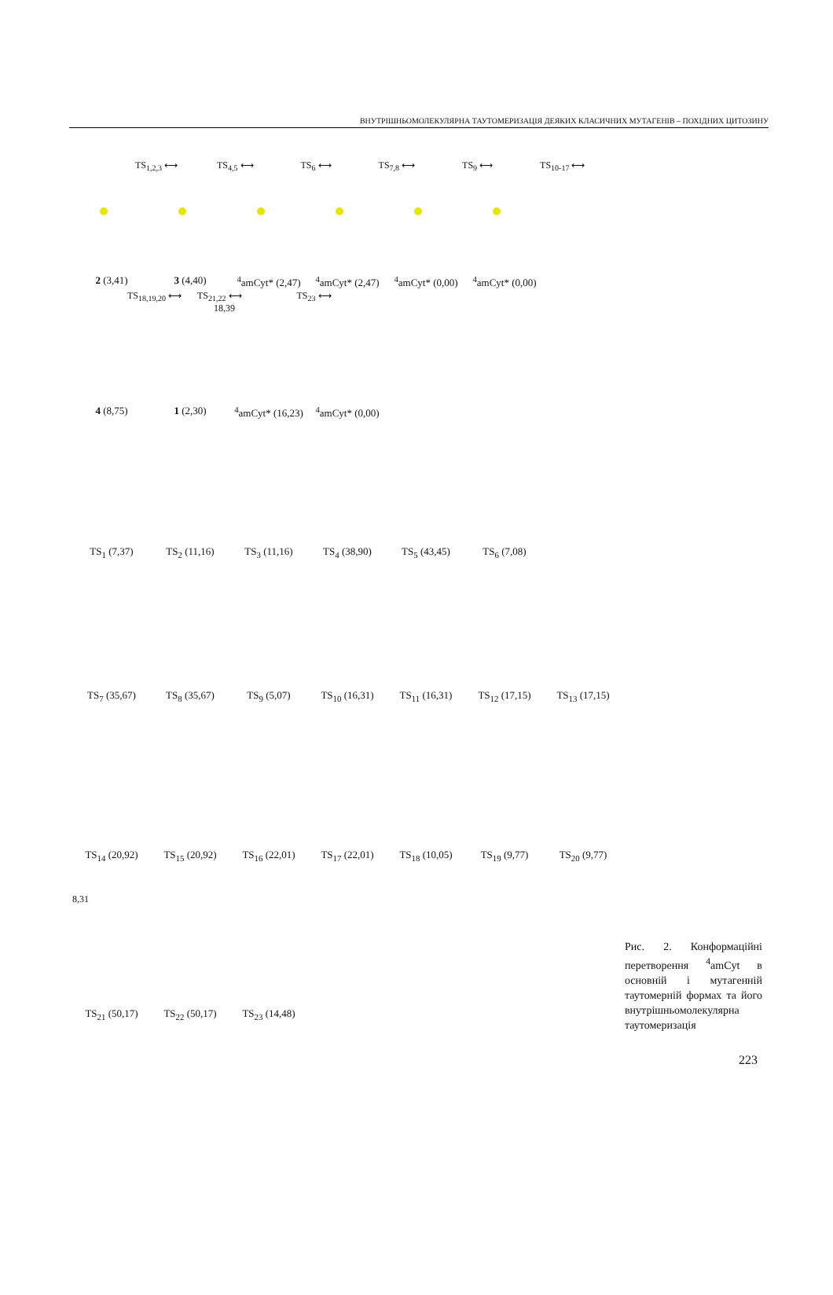ВНУТРІШНЬОМОЛЕКУЛЯРНА ТАУТОМЕРИЗАЦІЯ ДЕЯКИХ КЛАСИЧНИХ МУТАГЕНІВ – ПОХІДНИХ ЦИТОЗИНУ
TS<sub>1,2,3</sub> ⟷ TS<sub>4,5</sub> ⟷ TS<sub>6</sub> ⟷ TS<sub>7,8</sub> ⟷ TS<sub>9</sub> ⟷ TS<sub>10-17</sub> ⟷
2 (3,41) 3 (4,40) <sup>4</sup> amCyt* (2,47)
<sup>4</sup> amCyt* (2,47)
<sup>4</sup> amCyt* (0,00)
<sup>4</sup> amCyt* (0,00)
TS<sub>18,19,20</sub> ⟷ TS<sub>21,22</sub> ⟷ TS<sub>23</sub> ⟷
18,39
4 (8,75) 1 (2,30) <sup>4</sup> amCyt* (16,23)
<sup>4</sup> amCyt* (0,00)
TS<sub>1</sub> (7,37) TS<sub>2</sub> (11,16) TS<sub>3</sub> (11,16) TS<sub>4</sub> (38,90) TS<sub>5</sub> (43,45) TS<sub>6</sub> (7,08)
TS<sub>7</sub> (35,67) TS<sub>8</sub> (35,67) TS<sub>9</sub> (5,07) TS<sub>10</sub> (16,31) TS<sub>11</sub> (16,31) TS<sub>12</sub> (17,15) TS<sub>13</sub> (17,15)
TS<sub>14</sub> (20,92) TS<sub>15</sub> (20,92) TS<sub>16</sub> (22,01) TS<sub>17</sub> (22,01) TS<sub>18</sub> (10,05) TS<sub>19</sub> (9,77) TS<sub>20</sub> (9,77)
8,31
TS<sub>21</sub> (50,17) TS<sub>22</sub> (50,17) TS<sub>23</sub> (14,48)
Рис. 2. Конформаційні перетворення <sup>4</sup>amCyt в основній і мутагенній таутомерній формах та його внутрішньомолекулярна таутомеризація
223